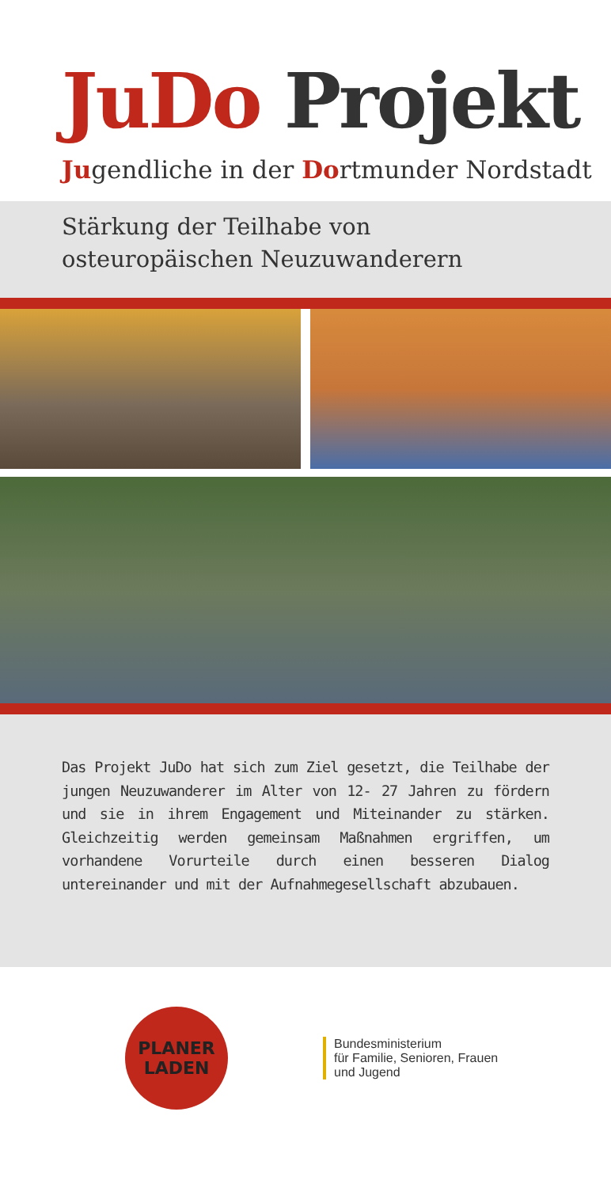JuDo Projekt
Jugendliche in der Dortmunder Nordstadt
Stärkung der Teilhabe von
osteuropäischen Neuzuwanderern
Das Projekt JuDo hat sich zum Ziel gesetzt, die Teilhabe der jungen Neuzuwanderer im Alter von 12- 27 Jahren zu fördern und sie in ihrem Engagement und Miteinander zu stärken. Gleichzeitig werden gemeinsam Maßnahmen ergriffen, um vorhandene Vorurteile durch einen besseren Dialog untereinander und mit der Aufnahmegesellschaft abzubauen.
PLANER
LADEN
Bundesministerium
für Familie, Senioren, Frauen
und Jugend